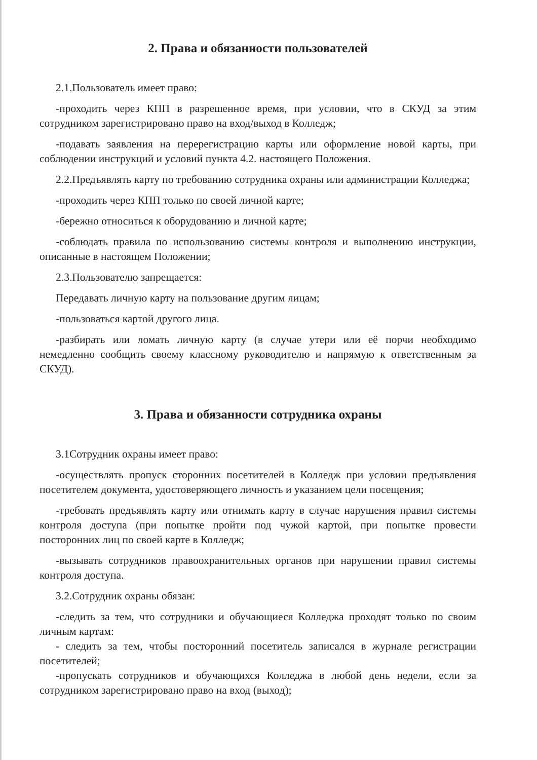2. Права и обязанности пользователей
2.1.Пользователь имеет право:
-проходить через КПП в разрешенное время, при условии, что в СКУД за этим сотрудником зарегистрировано право на вход/выход в Колледж;
-подавать заявления на перерегистрацию карты или оформление новой карты, при соблюдении инструкций и условий пункта 4.2. настоящего Положения.
2.2.Предъявлять карту по требованию сотрудника охраны или администрации Колледжа;
-проходить через КПП только по своей личной карте;
-бережно относиться к оборудованию и личной карте;
-соблюдать правила по использованию системы контроля и выполнению инструкции, описанные в настоящем Положении;
2.3.Пользователю запрещается:
Передавать личную карту на пользование другим лицам;
-пользоваться картой другого лица.
-разбирать или ломать личную карту (в случае утери или её порчи необходимо немедленно сообщить своему классному руководителю и напрямую к ответственным за СКУД).
3. Права и обязанности сотрудника охраны
3.1Сотрудник охраны имеет право:
-осуществлять пропуск сторонних посетителей в Колледж при условии предъявления посетителем документа, удостоверяющего личность и указанием цели посещения;
-требовать предъявлять карту или отнимать карту в случае нарушения правил системы контроля доступа (при попытке пройти под чужой картой, при попытке провести посторонних лиц по своей карте в Колледж;
-вызывать сотрудников правоохранительных органов при нарушении правил системы контроля доступа.
3.2.Сотрудник охраны обязан:
-следить за тем, что сотрудники и обучающиеся Колледжа проходят только по своим личным картам:
- следить за тем, чтобы посторонний посетитель записался в журнале регистрации посетителей;
-пропускать сотрудников и обучающихся Колледжа в любой день недели, если за сотрудником зарегистрировано право на вход (выход);